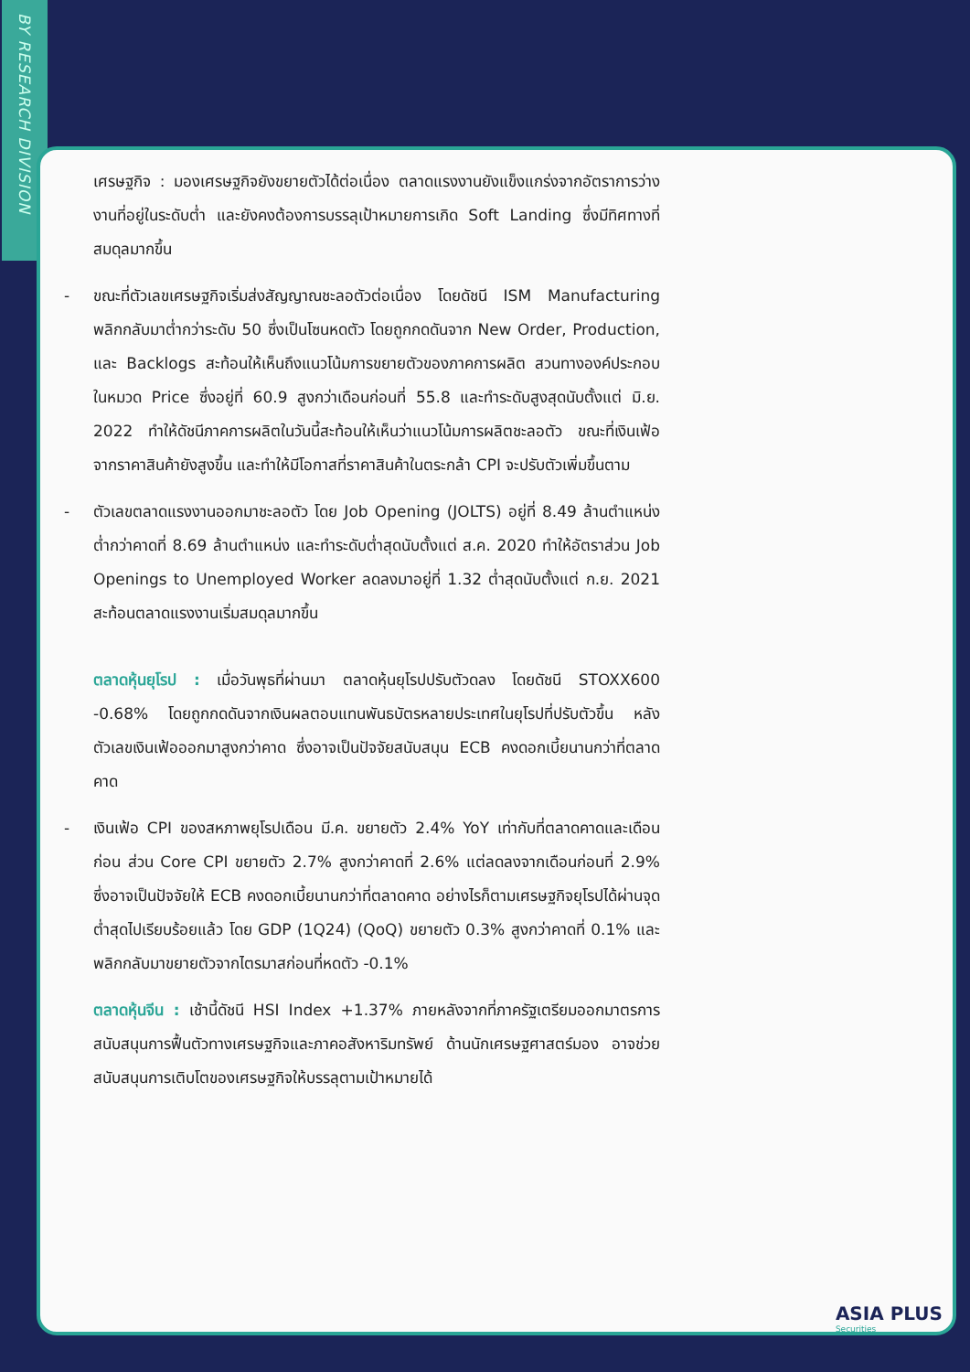BY RESEARCH DIVISION
เศรษฐกิจ : มองเศรษฐกิจยังขยายตัวได้ต่อเนื่อง ตลาดแรงงานยังแข็งแกร่งจากอัตราการว่างงานที่อยู่ในระดับต่ำ และยังคงต้องการบรรลุเป้าหมายการเกิด Soft Landing ซึ่งมีทิศทางที่สมดุลมากขึ้น
- ขณะที่ตัวเลขเศรษฐกิจเริ่มส่งสัญญาณชะลอตัวต่อเนื่อง โดยดัชนี ISM Manufacturing พลิกกลับมาต่ำกว่าระดับ 50 ซึ่งเป็นโซนหดตัว โดยถูกกดดันจาก New Order, Production, และ Backlogs สะท้อนให้เห็นถึงแนวโน้มการขยายตัวของภาคการผลิต สวนทางองค์ประกอบในหมวด Price ซึ่งอยู่ที่ 60.9 สูงกว่าเดือนก่อนที่ 55.8 และทำระดับสูงสุดนับตั้งแต่ มิ.ย. 2022 ทำให้ดัชนีภาคการผลิตในวันนี้สะท้อนให้เห็นว่าแนวโน้มการผลิตชะลอตัว ขณะที่เงินเฟ้อจากราคาสินค้ายังสูงขึ้น และทำให้มีโอกาสที่ราคาสินค้าในตระกล้า CPI จะปรับตัวเพิ่มขึ้นตาม
- ตัวเลขตลาดแรงงานออกมาชะลอตัว โดย Job Opening (JOLTS) อยู่ที่ 8.49 ล้านตำแหน่ง ต่ำกว่าคาดที่ 8.69 ล้านตำแหน่ง และทำระดับต่ำสุดนับตั้งแต่ ส.ค. 2020 ทำให้อัตราส่วน Job Openings to Unemployed Worker ลดลงมาอยู่ที่ 1.32 ต่ำสุดนับตั้งแต่ ก.ย. 2021 สะท้อนตลาดแรงงานเริ่มสมดุลมากขึ้น
ตลาดหุ้นยุโรป : เมื่อวันพุธที่ผ่านมา ตลาดหุ้นยุโรปปรับตัวดลง โดยดัชนี STOXX600 -0.68% โดยถูกกดดันจากเงินผลตอบแทนพันธบัตรหลายประเทศในยุโรปที่ปรับตัวขึ้น หลังตัวเลขเงินเฟ้อออกมาสูงกว่าคาด ซึ่งอาจเป็นปัจจัยสนับสนุน ECB คงดอกเบี้ยนานกว่าที่ตลาดคาด
- เงินเฟ้อ CPI ของสหภาพยุโรปเดือน มี.ค. ขยายตัว 2.4% YoY เท่ากับที่ตลาดคาดและเดือนก่อน ส่วน Core CPI ขยายตัว 2.7% สูงกว่าคาดที่ 2.6% แต่ลดลงจากเดือนก่อนที่ 2.9% ซึ่งอาจเป็นปัจจัยให้ ECB คงดอกเบี้ยนานกว่าที่ตลาดคาด อย่างไรก็ตามเศรษฐกิจยุโรปได้ผ่านจุดต่ำสุดไปเรียบร้อยแล้ว โดย GDP (1Q24) (QoQ) ขยายตัว 0.3% สูงกว่าคาดที่ 0.1% และพลิกกลับมาขยายตัวจากไตรมาสก่อนที่หดตัว -0.1%
ตลาดหุ้นจีน : เช้านี้ดัชนี HSI Index +1.37% ภายหลังจากที่ภาครัฐเตรียมออกมาตรการสนับสนุนการฟื้นตัวทางเศรษฐกิจและภาคอสังหาริมทรัพย์ ด้านนักเศรษฐศาสตร์มอง อาจช่วยสนับสนุนการเติบโตของเศรษฐกิจให้บรรลุตามเป้าหมายได้
ASIA PLUS
Securities